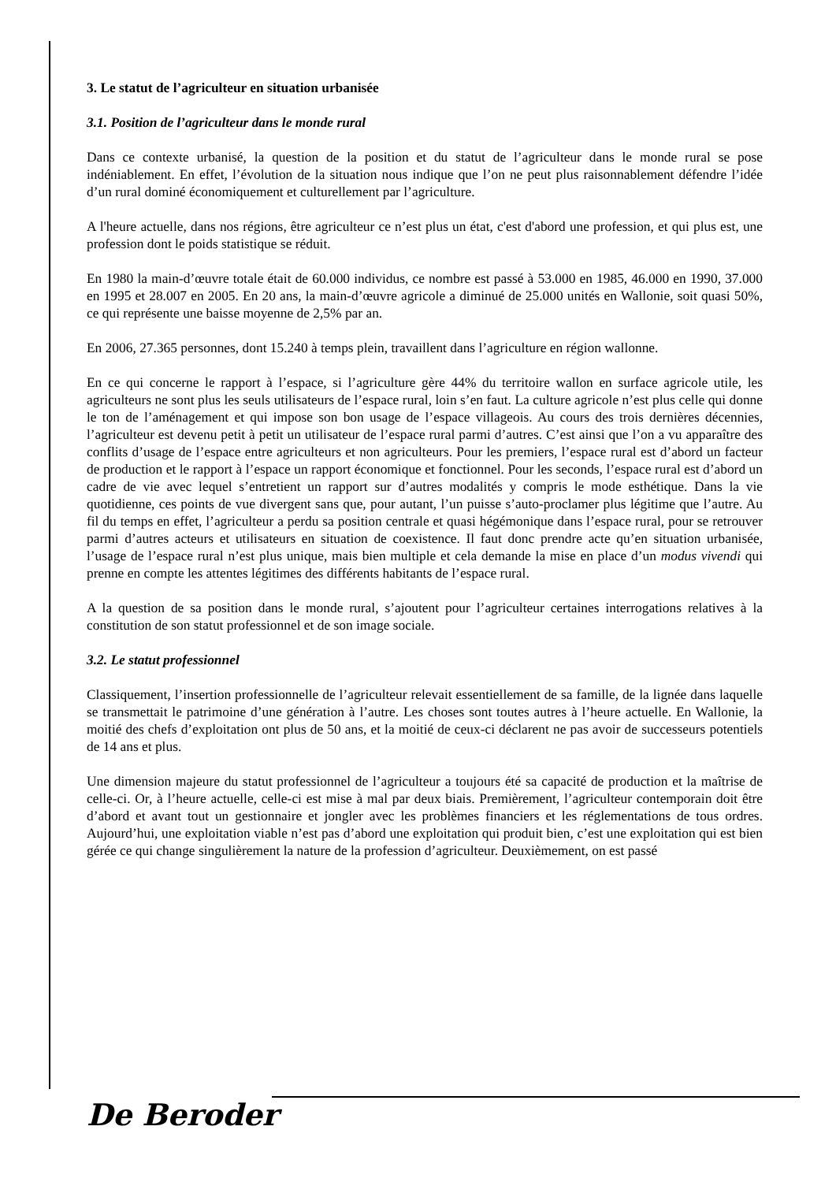3. Le statut de l’agriculteur en situation urbanisée
3.1. Position de l’agriculteur dans le monde rural
Dans ce contexte urbanisé, la question de la position et du statut de l’agriculteur dans le monde rural se pose indéniablement. En effet, l’évolution de la situation nous indique que l’on ne peut plus raisonnablement défendre l’idée d’un rural dominé économiquement et culturellement par l’agriculture.
A l'heure actuelle, dans nos régions, être agriculteur ce n’est plus un état, c'est d'abord une profession, et qui plus est, une profession dont le poids statistique se réduit.
En 1980 la main-d’œuvre totale était de 60.000 individus, ce nombre est passé à 53.000 en 1985, 46.000 en 1990, 37.000 en 1995 et 28.007 en 2005. En 20 ans, la main-d’œuvre agricole a diminué de 25.000 unités en Wallonie, soit quasi 50%, ce qui représente une baisse moyenne de 2,5% par an.
En 2006, 27.365 personnes, dont 15.240 à temps plein, travaillent dans l’agriculture en région wallonne.
En ce qui concerne le rapport à l’espace, si l’agriculture gère 44% du territoire wallon en surface agricole utile, les agriculteurs ne sont plus les seuls utilisateurs de l’espace rural, loin s’en faut. La culture agricole n’est plus celle qui donne le ton de l’aménagement et qui impose son bon usage de l’espace villageois. Au cours des trois dernières décennies, l’agriculteur est devenu petit à petit un utilisateur de l’espace rural parmi d’autres. C’est ainsi que l’on a vu apparaître des conflits d’usage de l’espace entre agriculteurs et non agriculteurs. Pour les premiers, l’espace rural est d’abord un facteur de production et le rapport à l’espace un rapport économique et fonctionnel. Pour les seconds, l’espace rural est d’abord un cadre de vie avec lequel s’entretient un rapport sur d’autres modalités y compris le mode esthétique. Dans la vie quotidienne, ces points de vue divergent sans que, pour autant, l’un puisse s’auto-proclamer plus légitime que l’autre. Au fil du temps en effet, l’agriculteur a perdu sa position centrale et quasi hégémonique dans l’espace rural, pour se retrouver parmi d’autres acteurs et utilisateurs en situation de coexistence. Il faut donc prendre acte qu’en situation urbanisée, l’usage de l’espace rural n’est plus unique, mais bien multiple et cela demande la mise en place d’un modus vivendi qui prenne en compte les attentes légitimes des différents habitants de l’espace rural.
A la question de sa position dans le monde rural, s’ajoutent pour l’agriculteur certaines interrogations relatives à la constitution de son statut professionnel et de son image sociale.
3.2. Le statut professionnel
Classiquement, l’insertion professionnelle de l’agriculteur relevait essentiellement de sa famille, de la lignée dans laquelle se transmettait le patrimoine d’une génération à l’autre. Les choses sont toutes autres à l’heure actuelle. En Wallonie, la moitié des chefs d’exploitation ont plus de 50 ans, et la moitié de ceux-ci déclarent ne pas avoir de successeurs potentiels de 14 ans et plus.
Une dimension majeure du statut professionnel de l’agriculteur a toujours été sa capacité de production et la maîtrise de celle-ci. Or, à l’heure actuelle, celle-ci est mise à mal par deux biais. Premièrement, l’agriculteur contemporain doit être d’abord et avant tout un gestionnaire et jongler avec les problèmes financiers et les réglementations de tous ordres. Aujourd’hui, une exploitation viable n’est pas d’abord une exploitation qui produit bien, c’est une exploitation qui est bien gérée ce qui change singulièrement la nature de la profession d’agriculteur. Deuxièmement, on est passé
De Beroder